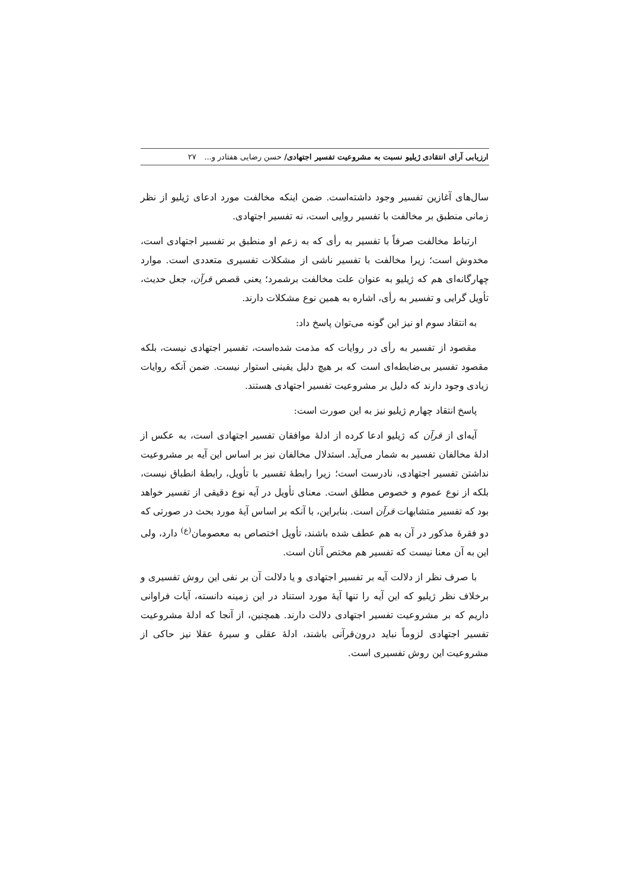ارزیابی آرای انتقادی ژیلیو نسبت به مشروعیت تفسیر اجتهادی/ حسن رضایی هفتادر و... ۲۷
سال‌های آغازین تفسیر وجود داشته‌است. ضمن اینکه مخالفت مورد ادعای ژیلیو از نظر زمانی منطبق بر مخالفت با تفسیر روایی است، نه تفسیر اجتهادی.
ارتباط مخالفت صرفاً با تفسیر به رأی که به زعم او منطبق بر تفسیر اجتهادی است، مخدوش است؛ زیرا مخالفت با تفسیر ناشی از مشکلات تفسیری متعددی است. موارد چهارگانه‌ای هم که ژیلیو به عنوان علت مخالفت برشمرد؛ یعنی قصص قرآن، جعل حدیث، تأویل گرایی و تفسیر به رأی، اشاره به همین نوع مشکلات دارند.
به انتقاد سوم او نیز این گونه می‌توان پاسخ داد:
مقصود از تفسیر به رأی در روایات که مذمت شده‌است، تفسیر اجتهادی نیست، بلکه مقصود تفسیر بی‌ضابطه‌ای است که بر هیچ دلیل یقینی استوار نیست. ضمن آنکه روایات زیادی وجود دارند که دلیل بر مشروعیت تفسیر اجتهادی هستند.
پاسخ انتقاد چهارم ژیلیو نیز به این صورت است:
آیه‌ای از قرآن که ژیلیو ادعا کرده از ادلهٔ موافقان تفسیر اجتهادی است، به عکس از ادلهٔ مخالفان تفسیر به شمار می‌آید. استدلال مخالفان نیز بر اساس این آیه بر مشروعیت نداشتن تفسیر اجتهادی، نادرست است؛ زیرا رابطهٔ تفسیر با تأویل، رابطهٔ انطباق نیست، بلکه از نوع عموم و خصوص مطلق است. معنای تأویل در آیه نوع دقیقی از تفسیر خواهد بود که تفسیر متشابهات قرآن است. بنابراین، با آنکه بر اساس آیهٔ مورد بحث در صورتی که دو فقرهٔ مذکور در آن به هم عطف شده باشند، تأویل اختصاص به معصومان<sup>(ع)</sup> دارد، ولی این به آن معنا نیست که تفسیر هم مختص آنان است.
با صرف نظر از دلالت آیه بر تفسیر اجتهادی و یا دلالت آن بر نفی این روش تفسیری و برخلاف نظر ژیلیو که این آیه را تنها آیهٔ مورد استناد در این زمینه دانسته، آیات فراوانی داریم که بر مشروعیت تفسیر اجتهادی دلالت دارند. همچنین، از آنجا که ادلهٔ مشروعیت تفسیر اجتهادی لزوماً نباید درون‌قرآنی باشند، ادلهٔ عقلی و سیرهٔ عقلا نیز حاکی از مشروعیت این روش تفسیری است.